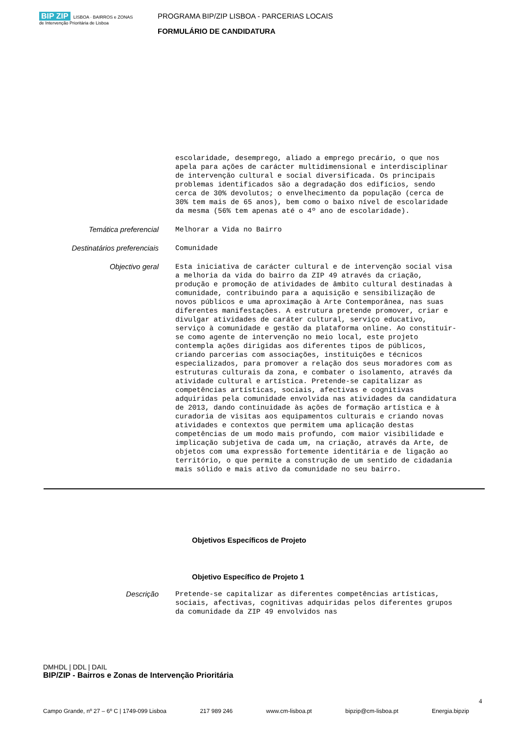BIP ZIP LISBOA · BAIRROS e ZONAS de Intervenção Prioritária de Lisboa
PROGRAMA BIP/ZIP LISBOA - PARCERIAS LOCAIS
FORMULÁRIO DE CANDIDATURA
escolaridade, desemprego, aliado a emprego precário, o que nos apela para ações de carácter multidimensional e interdisciplinar de intervenção cultural e social diversificada. Os principais problemas identificados são a degradação dos edifícios, sendo cerca de 30% devolutos; o envelhecimento da população (cerca de 30% tem mais de 65 anos), bem como o baixo nível de escolaridade da mesma (56% tem apenas até o 4º ano de escolaridade).
Temática preferencial
Melhorar a Vida no Bairro
Destinatários preferenciais
Comunidade
Objectivo geral
Esta iniciativa de carácter cultural e de intervenção social visa a melhoria da vida do bairro da ZIP 49 através da criação, produção e promoção de atividades de âmbito cultural destinadas à comunidade, contribuindo para a aquisição e sensibilização de novos públicos e uma aproximação à Arte Contemporânea, nas suas diferentes manifestações. A estrutura pretende promover, criar e divulgar atividades de caráter cultural, serviço educativo, serviço à comunidade e gestão da plataforma online. Ao constituir-se como agente de intervenção no meio local, este projeto contempla ações dirigidas aos diferentes tipos de públicos, criando parcerias com associações, instituições e técnicos especializados, para promover a relação dos seus moradores com as estruturas culturais da zona, e combater o isolamento, através da atividade cultural e artística. Pretende-se capitalizar as competências artísticas, sociais, afectivas e cognitivas adquiridas pela comunidade envolvida nas atividades da candidatura de 2013, dando continuidade às ações de formação artística e à curadoria de visitas aos equipamentos culturais e criando novas atividades e contextos que permitem uma aplicação destas competências de um modo mais profundo, com maior visibilidade e implicação subjetiva de cada um, na criação, através da Arte, de objetos com uma expressão fortemente identitária e de ligação ao território, o que permite a construção de um sentido de cidadania mais sólido e mais ativo da comunidade no seu bairro.
Objetivos Específicos de Projeto
Objetivo Específico de Projeto 1
Descrição
Pretende-se capitalizar as diferentes competências artísticas, sociais, afectivas, cognitivas adquiridas pelos diferentes grupos da comunidade da ZIP 49 envolvidos nas
DMHDL | DDL | DAIL
BIP/ZIP - Bairros e Zonas de Intervenção Prioritária
4
Campo Grande, nº 27 – 6º C | 1749-099 Lisboa 217 989 246 www.cm-lisboa.pt bipzip@cm-lisboa.pt Energia.bipzip